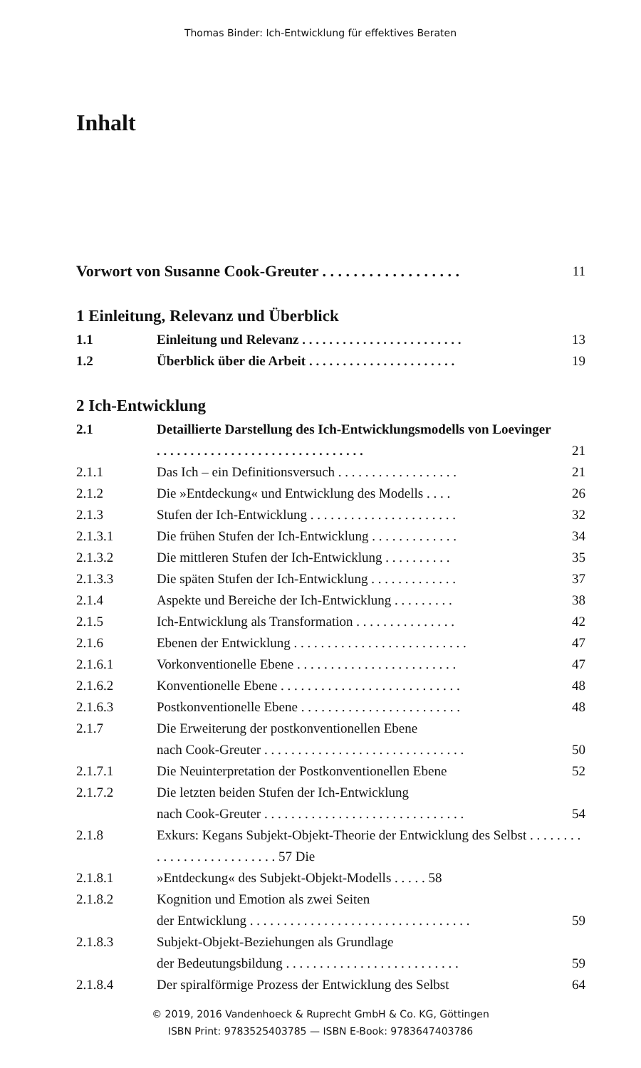Thomas Binder: Ich-Entwicklung für effektives Beraten
Inhalt
Vorwort von Susanne Cook-Greuter . . . . . . . . . . . . . . . . . .
11
1 Einleitung, Relevanz und Überblick
1.1 Einleitung und Relevanz . . . . . . . . . . . . . . . . . . . . . . . .
13
1.2 Überblick über die Arbeit . . . . . . . . . . . . . . . . . . . . . .
19
2 Ich-Entwicklung
2.1 Detaillierte Darstellung des Ich-Entwicklungsmodells von Loevinger . . . . . . . . . . . . . . . . . . . . . . . . . . . . . . .
21
2.1.1 Das Ich – ein Definitionsversuch . . . . . . . . . . . . . . . . . .
21
2.1.2 Die »Entdeckung« und Entwicklung des Modells . . . .
26
2.1.3 Stufen der Ich-Entwicklung . . . . . . . . . . . . . . . . . . . . . .
32
2.1.3.1 Die frühen Stufen der Ich-Entwicklung . . . . . . . . . . . . .
34
2.1.3.2 Die mittleren Stufen der Ich-Entwicklung . . . . . . . . . .
35
2.1.3.3 Die späten Stufen der Ich-Entwicklung . . . . . . . . . . . . .
37
2.1.4 Aspekte und Bereiche der Ich-Entwicklung . . . . . . . . .
38
2.1.5 Ich-Entwicklung als Transformation . . . . . . . . . . . . . . .
42
2.1.6 Ebenen der Entwicklung . . . . . . . . . . . . . . . . . . . . . . . . . .
47
2.1.6.1 Vorkonventionelle Ebene . . . . . . . . . . . . . . . . . . . . . . . .
47
2.1.6.2 Konventionelle Ebene . . . . . . . . . . . . . . . . . . . . . . . . . . .
48
2.1.6.3 Postkonventionelle Ebene . . . . . . . . . . . . . . . . . . . . . . . .
48
2.1.7 Die Erweiterung der postkonventionellen Ebene
nach Cook-Greuter . . . . . . . . . . . . . . . . . . . . . . . . . . . . . .
50
2.1.7.1 Die Neuinterpretation der Postkonventionellen Ebene
52
2.1.7.2 Die letzten beiden Stufen der Ich-Entwicklung
nach Cook-Greuter . . . . . . . . . . . . . . . . . . . . . . . . . . . . . .
54
2.1.8 Exkurs: Kegans Subjekt-Objekt-Theorie der Entwicklung des Selbst . . . . . . . . . . . . . . . . . . . . . . . . . . 57 Die
2.1.8.1 »Entdeckung« des Subjekt-Objekt-Modells . . . . . 58
2.1.8.2 Kognition und Emotion als zwei Seiten
der Entwicklung . . . . . . . . . . . . . . . . . . . . . . . . . . . . . . . . .
59
2.1.8.3 Subjekt-Objekt-Beziehungen als Grundlage
der Bedeutungsbildung . . . . . . . . . . . . . . . . . . . . . . . . . .
59
2.1.8.4 Der spiralförmige Prozess der Entwicklung des Selbst
64
© 2019, 2016 Vandenhoeck & Ruprecht GmbH & Co. KG, Göttingen
ISBN Print: 9783525403785 — ISBN E-Book: 9783647403786